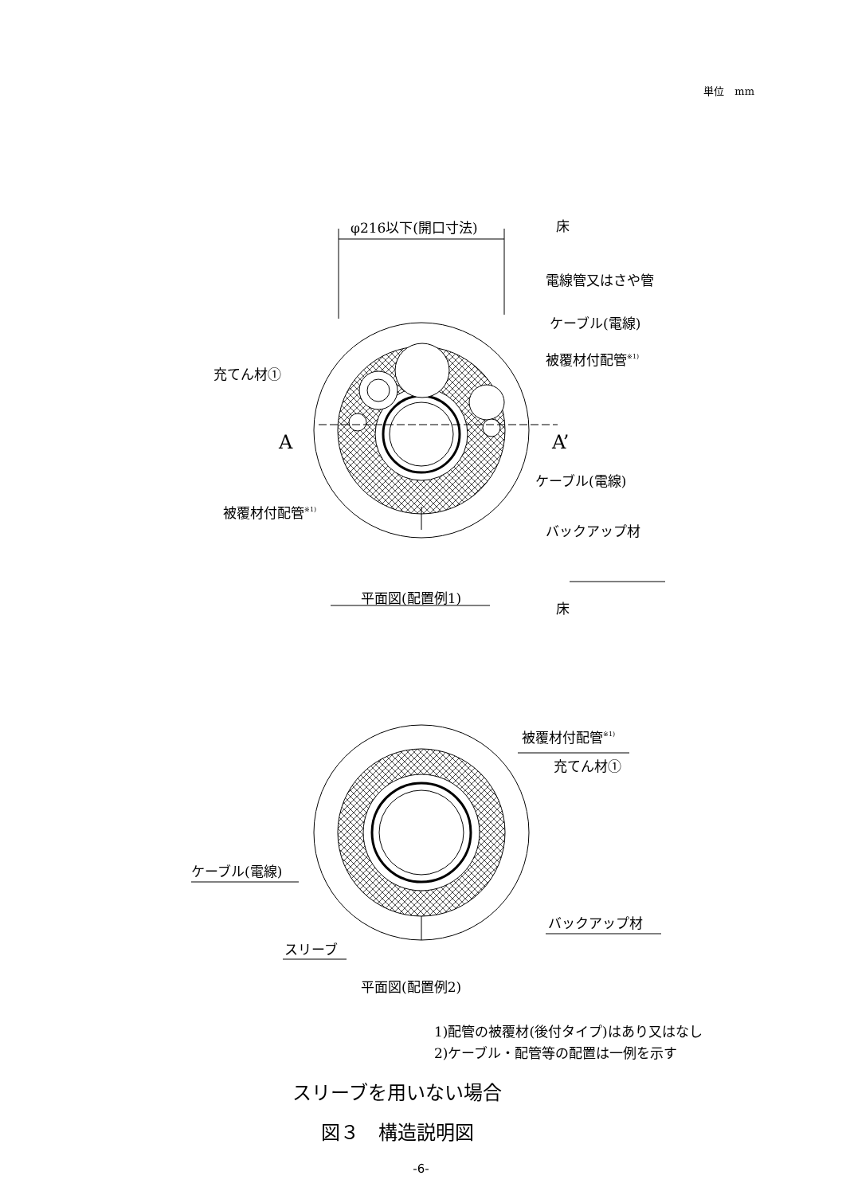単位　mm
φ216以下(開口寸法)
床
電線管又はさや管
ケーブル(電線)
被覆材付配管※1)
充てん材①
A
A’
ケーブル(電線)
被覆材付配管※1)
バックアップ材
平面図(配置例1)
床
被覆材付配管※1)
充てん材①
ケーブル(電線)
バックアップ材
スリーブ
平面図(配置例2)
1)配管の被覆材(後付タイプ)はあり又はなし
2)ケーブル・配管等の配置は一例を示す
スリーブを用いない場合
図３　構造説明図
-6-